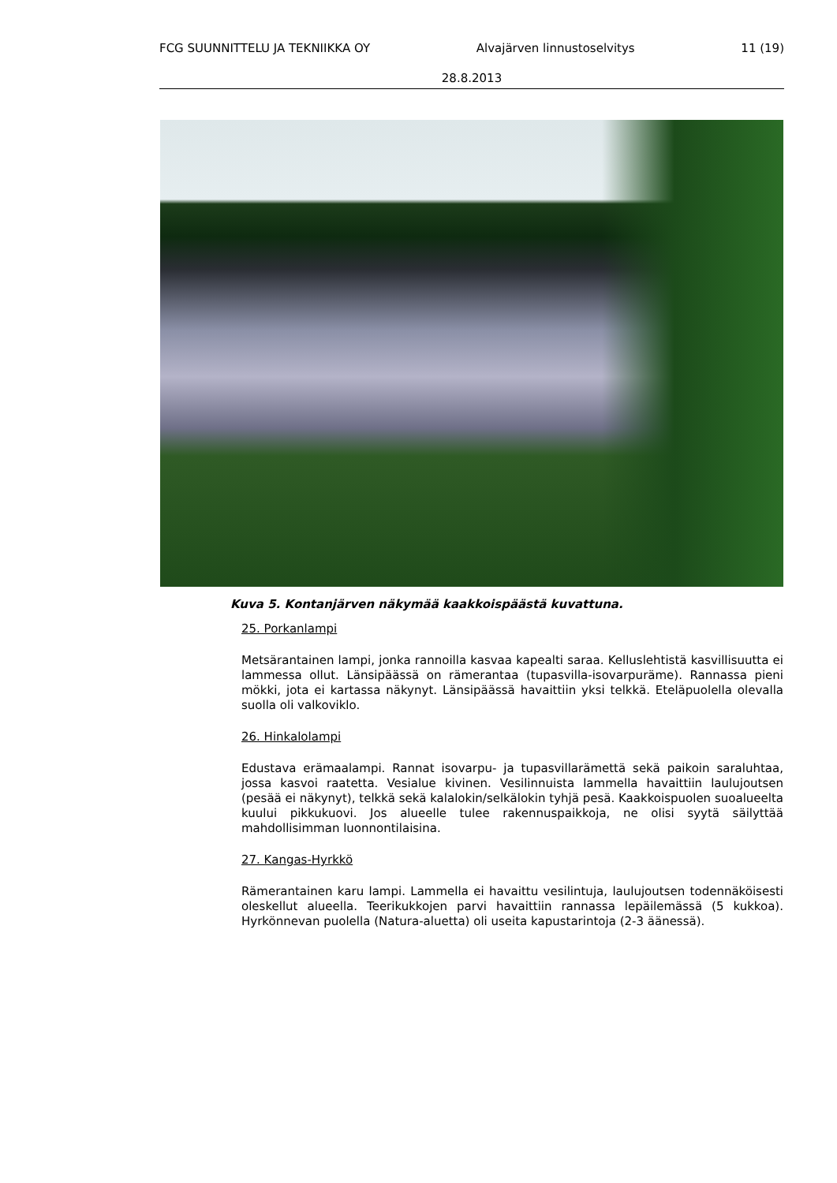FCG SUUNNITTELU JA TEKNIIKKA OY Alvajärven linnustoselvitys 11 (19)
28.8.2013
Kuva 5. Kontanjärven näkymää kaakkoispäästä kuvattuna.
25. Porkanlampi
Metsärantainen lampi, jonka rannoilla kasvaa kapealti saraa. Kelluslehtistä kasvillisuutta ei lammessa ollut. Länsipäässä on rämerantaa (tupasvilla-isovarpuräme). Rannassa pieni mökki, jota ei kartassa näkynyt. Länsipäässä havaittiin yksi telkkä. Eteläpuolella olevalla suolla oli valkoviklo.
26. Hinkalolampi
Edustava erämaalampi. Rannat isovarpu- ja tupasvillarämettä sekä paikoin saraluhtaa, jossa kasvoi raatetta. Vesialue kivinen. Vesilinnuista lammella havaittiin laulujoutsen (pesää ei näkynyt), telkkä sekä kalalokin/selkälokin tyhjä pesä. Kaakkoispuolen suoalueelta kuului pikkukuovi. Jos alueelle tulee rakennuspaikkoja, ne olisi syytä säilyttää mahdollisimman luonnontilaisina.
27. Kangas-Hyrkkö
Rämerantainen karu lampi. Lammella ei havaittu vesilintuja, laulujoutsen todennäköisesti oleskellut alueella. Teerikukkojen parvi havaittiin rannassa lepäilemässä (5 kukkoa). Hyrkönnevan puolella (Natura-aluetta) oli useita kapustarintoja (2-3 äänessä).